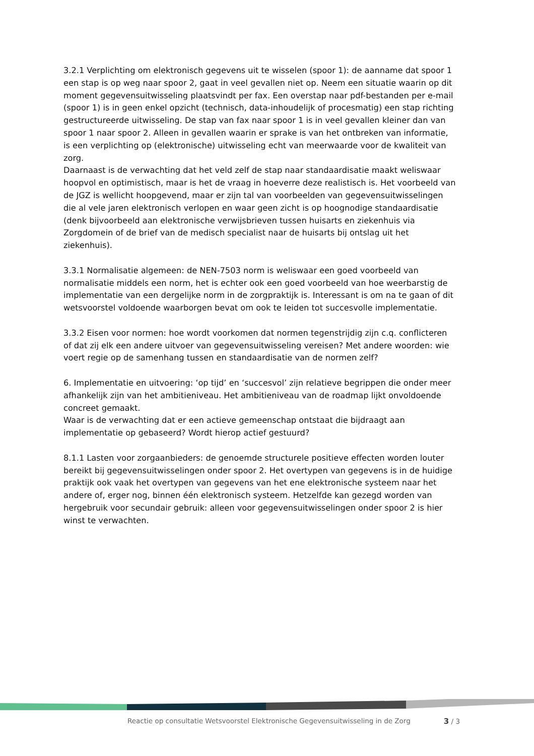3.2.1 Verplichting om elektronisch gegevens uit te wisselen (spoor 1): de aanname dat spoor 1 een stap is op weg naar spoor 2, gaat in veel gevallen niet op. Neem een situatie waarin op dit moment gegevensuitwisseling plaatsvindt per fax. Een overstap naar pdf-bestanden per e-mail (spoor 1) is in geen enkel opzicht (technisch, data-inhoudelijk of procesmatig) een stap richting gestructureerde uitwisseling. De stap van fax naar spoor 1 is in veel gevallen kleiner dan van spoor 1 naar spoor 2. Alleen in gevallen waarin er sprake is van het ontbreken van informatie, is een verplichting op (elektronische) uitwisseling echt van meerwaarde voor de kwaliteit van zorg.
Daarnaast is de verwachting dat het veld zelf de stap naar standaardisatie maakt weliswaar hoopvol en optimistisch, maar is het de vraag in hoeverre deze realistisch is. Het voorbeeld van de JGZ is wellicht hoopgevend, maar er zijn tal van voorbeelden van gegevensuitwisselingen die al vele jaren elektronisch verlopen en waar geen zicht is op hoognodige standaardisatie (denk bijvoorbeeld aan elektronische verwijsbrieven tussen huisarts en ziekenhuis via Zorgdomein of de brief van de medisch specialist naar de huisarts bij ontslag uit het ziekenhuis).
3.3.1 Normalisatie algemeen: de NEN-7503 norm is weliswaar een goed voorbeeld van normalisatie middels een norm, het is echter ook een goed voorbeeld van hoe weerbarstig de implementatie van een dergelijke norm in de zorgpraktijk is. Interessant is om na te gaan of dit wetsvoorstel voldoende waarborgen bevat om ook te leiden tot succesvolle implementatie.
3.3.2 Eisen voor normen: hoe wordt voorkomen dat normen tegenstrijdig zijn c.q. conflicteren of dat zij elk een andere uitvoer van gegevensuitwisseling vereisen? Met andere woorden: wie voert regie op de samenhang tussen en standaardisatie van de normen zelf?
6. Implementatie en uitvoering: ‘op tijd’ en ‘succesvol’ zijn relatieve begrippen die onder meer afhankelijk zijn van het ambitieniveau. Het ambitieniveau van de roadmap lijkt onvoldoende concreet gemaakt.
Waar is de verwachting dat er een actieve gemeenschap ontstaat die bijdraagt aan implementatie op gebaseerd? Wordt hierop actief gestuurd?
8.1.1 Lasten voor zorgaanbieders: de genoemde structurele positieve effecten worden louter bereikt bij gegevensuitwisselingen onder spoor 2. Het overtypen van gegevens is in de huidige praktijk ook vaak het overtypen van gegevens van het ene elektronische systeem naar het andere of, erger nog, binnen één elektronisch systeem. Hetzelfde kan gezegd worden van hergebruik voor secundair gebruik: alleen voor gegevensuitwisselingen onder spoor 2 is hier winst te verwachten.
Reactie op consultatie Wetsvoorstel Elektronische Gegevensuitwisseling in de Zorg 3 / 3